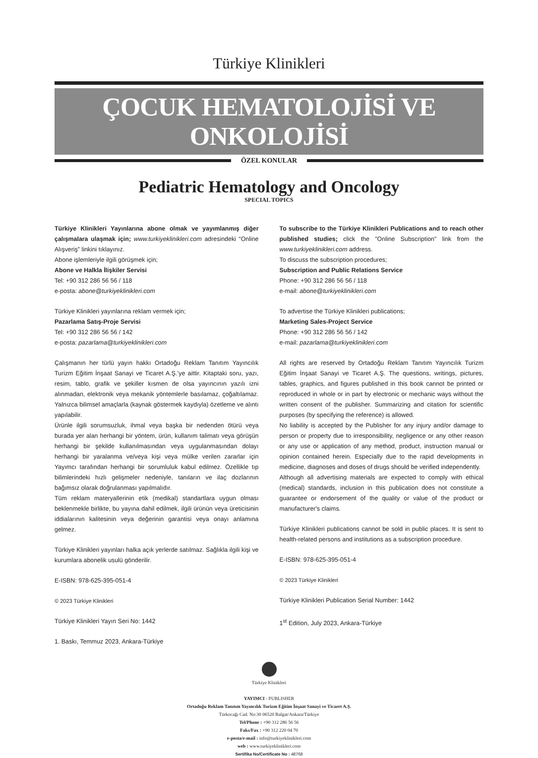Türkiye Klinikleri
ÇOCUK HEMATOLOJİSİ VE ONKOLOJİSİ
ÖZEL KONULAR
Pediatric Hematology and Oncology
SPECIAL TOPICS
Türkiye Klinikleri Yayınlarına abone olmak ve yayımlanmış diğer çalışmalara ulaşmak için; www.turkiyeklinikleri.com adresindeki “Online Alışveriş” linkini tıklayınız.
Abone işlemleriyle ilgili görüşmek için;
Abone ve Halkla İlişkiler Servisi
Tel: +90 312 286 56 56 / 118
e-posta: abone@turkiyeklinikleri.com
Türkiye Klinikleri yayınlarına reklam vermek için;
Pazarlama Satış-Proje Servisi
Tel: +90 312 286 56 56 / 142
e-posta: pazarlama@turkiyeklinikleri.com
Çalışmanın her türlü yayın hakkı Ortadoğu Reklam Tanıtım Yayıncılık Turizm Eğitim İnşaat Sanayi ve Ticaret A.Ş.’ye aittir. Kitaptaki soru, yazı, resim, tablo, grafik ve şekiller kısmen de olsa yayıncının yazılı izni alınmadan, elektronik veya mekanik yöntemlerle basılamaz, çoğaltılamaz. Yalnızca bilimsel amaçlarla (kaynak göstermek kaydıyla) özetleme ve alıntı yapılabilir.
Ürünle ilgili sorumsuzluk, ihmal veya başka bir nedenden ötürü veya burada yer alan herhangi bir yöntem, ürün, kullanım talimatı veya görüşün herhangi bir şekilde kullanılmasından veya uygulanmasından dolayı herhangi bir yaralanma ve/veya kişi veya mülke verilen zararlar için Yayımcı tarafından herhangi bir sorumluluk kabul edilmez. Özellikle tıp bilimlerindeki hızlı gelişmeler nedeniyle, tanıların ve ilaç dozlarının bağımsız olarak doğrulanması yapılmalıdır.
Tüm reklam materyallerinin etik (medikal) standartlara uygun olması beklenmekle birlikte, bu yayına dahil edilmek, ilgili ürünün veya üreticisinin iddialarının kalitesinin veya değerinin garantisi veya onayı anlamına gelmez.
Türkiye Klinikleri yayınları halka açık yerlerde satılmaz. Sağlıkla ilgili kişi ve kurumlara abonelik usulü gönderilir.
E-ISBN: 978-625-395-051-4
© 2023 Türkiye Klinikleri
Türkiye Klinikleri Yayın Seri No: 1442
1. Baskı, Temmuz 2023, Ankara-Türkiye
To subscribe to the Türkiye Klinikleri Publications and to reach other published studies; click the "Online Subscription" link from the www.turkiyeklinikleri.com address.
To discuss the subscription procedures;
Subscription and Public Relations Service
Phone: +90 312 286 56 56 / 118
e-mail: abone@turkiyeklinikleri.com
To advertise the Türkiye Klinikleri publications;
Marketing Sales-Project Service
Phone: +90 312 286 56 56 / 142
e-mail: pazarlama@turkiyeklinikleri.com
All rights are reserved by Ortadoğu Reklam Tanıtım Yayıncılık Turizm Eğitim İnşaat Sanayi ve Ticaret A.Ş. The questions, writings, pictures, tables, graphics, and figures published in this book cannot be printed or reproduced in whole or in part by electronic or mechanic ways without the written consent of the publisher. Summarizing and citation for scientific purposes (by specifying the reference) is allowed.
No liability is accepted by the Publisher for any injury and/or damage to person or property due to irresponsibility, negligence or any other reason or any use or application of any method, product, instruction manual or opinion contained herein. Especially due to the rapid developments in medicine, diagnoses and doses of drugs should be verified independently.
Although all advertising materials are expected to comply with ethical (medical) standards, inclusion in this publication does not constitute a guarantee or endorsement of the quality or value of the product or manufacturer's claims.
Türkiye Klinikleri publications cannot be sold in public places. It is sent to health-related persons and institutions as a subscription procedure.
E-ISBN: 978-625-395-051-4
© 2023 Türkiye Klinikleri
Türkiye Klinikleri Publication Serial Number: 1442
1<sup>st</sup> Edition, July 2023, Ankara-Türkiye
Türkiye Klinikleri
YAYIMCI - PUBLISHER
Ortadoğu Reklam Tanıtım Yayıncılık Turizm Eğitim İnşaat Sanayi ve Ticaret A.Ş.
Türkocağı Cad. No:30 06520 Balgat/Ankara/Türkiye
Tel/Phone : +90 312 286 56 56
Faks/Fax : +90 312 220 04 70
e-posta/e-mail : info@turkiyeklinikleri.com
web : www.turkiyeklinikleri.com
Sertifika No/Certificate No : 48768